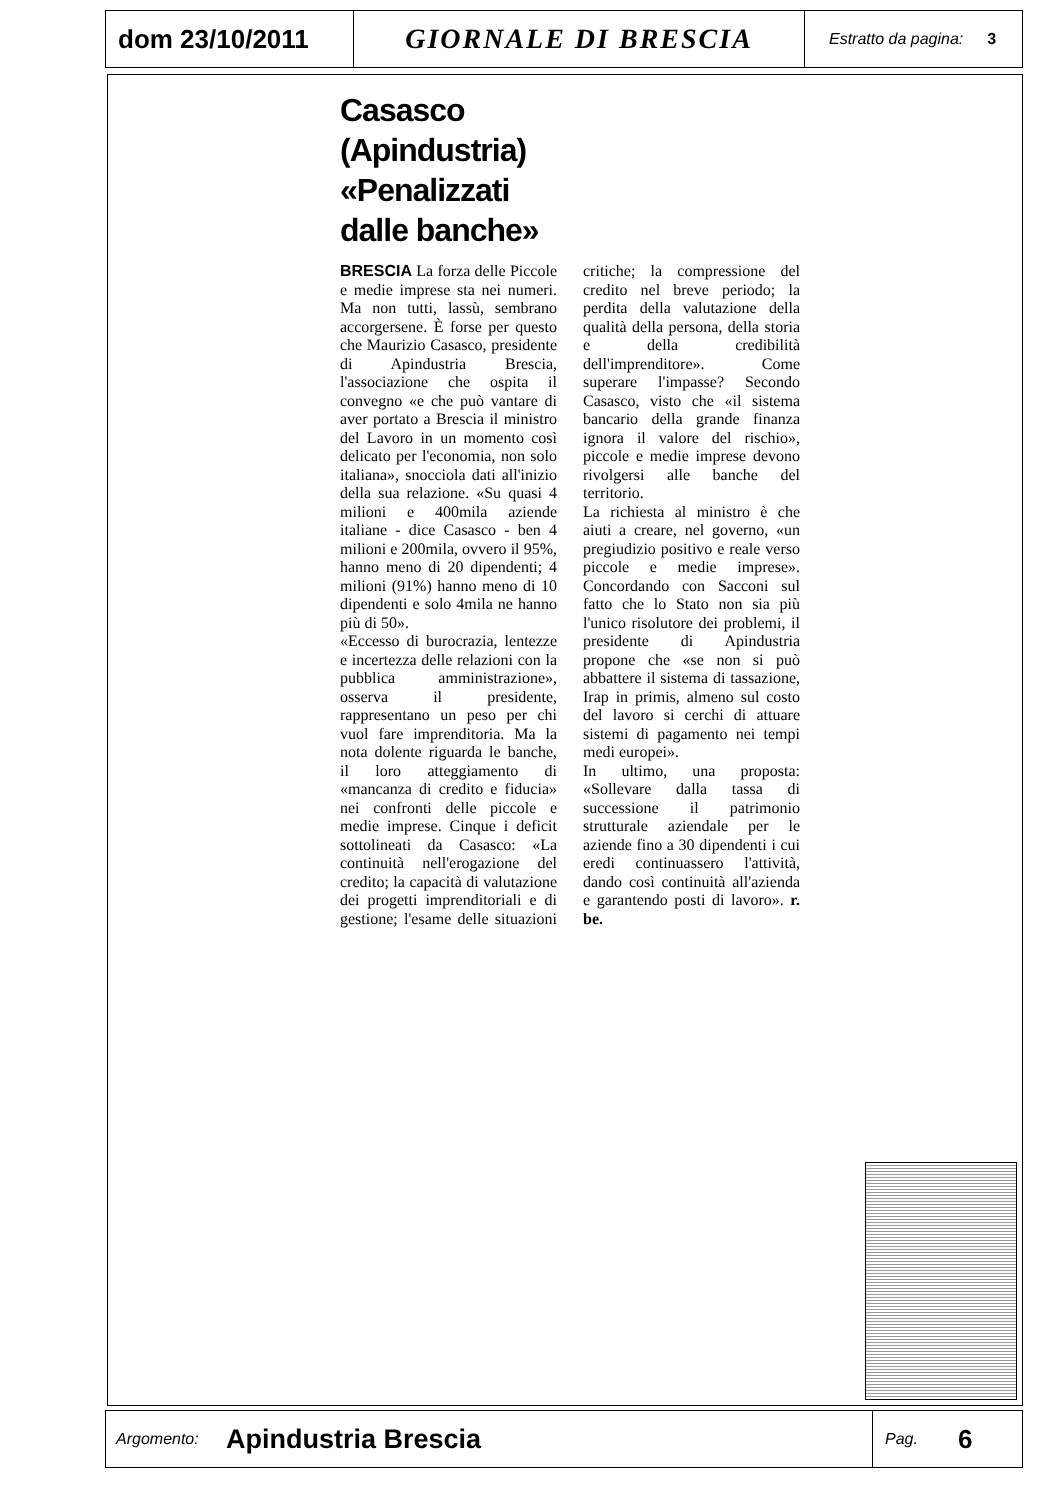dom 23/10/2011 GIORNALE DI BRESCIA
Estratto da pagina: 3
Casasco
(Apindustria)
«Penalizzati
dalle banche»
BRESCIA La forza delle Piccole e medie imprese sta nei numeri. Ma non tutti, lassù, sembrano accorgersene. È forse per questo che Maurizio Casasco, presidente di Apindustria Brescia, l'associazione che ospita il convegno «e che può vantare di aver portato a Brescia il ministro del Lavoro in un momento così delicato per l'economia, non solo italiana», snocciola dati all'inizio della sua relazione. «Su quasi 4 milioni e 400mila aziende italiane - dice Casasco - ben 4 milioni e 200mila, ovvero il 95%, hanno meno di 20 dipendenti; 4 milioni (91%) hanno meno di 10 dipendenti e solo 4mila ne hanno più di 50».
«Eccesso di burocrazia, lentezze e incertezza delle relazioni con la pubblica amministrazione», osserva il presidente, rappresentano un peso per chi vuol fare imprenditoria. Ma la nota dolente riguarda le banche, il loro atteggiamento di «mancanza di credito e fiducia» nei confronti delle piccole e medie imprese. Cinque i deficit sottolineati da Casasco: «La continuità nell'erogazione del credito; la capacità di valutazione dei progetti imprenditoriali e di gestione; l'esame delle situazioni critiche; la compressione del credito nel breve periodo; la perdita della valutazione della qualità della persona, della storia e della credibilità dell'imprenditore». Come superare l'impasse? Secondo Casasco, visto che «il sistema bancario della grande finanza ignora il valore del rischio», piccole e medie imprese devono rivolgersi alle banche del territorio.
La richiesta al ministro è che aiuti a creare, nel governo, «un pregiudizio positivo e reale verso piccole e medie imprese». Concordando con Sacconi sul fatto che lo Stato non sia più l'unico risolutore dei problemi, il presidente di Apindustria propone che «se non si può abbattere il sistema di tassazione, Irap in primis, almeno sul costo del lavoro si cerchi di attuare sistemi di pagamento nei tempi medi europei».
In ultimo, una proposta: «Sollevare dalla tassa di successione il patrimonio strutturale aziendale per le aziende fino a 30 dipendenti i cui eredi continuassero l'attività, dando così continuità all'azienda e garantendo posti di lavoro». r. be.
Argomento:
Apindustria Brescia
Pag. 6